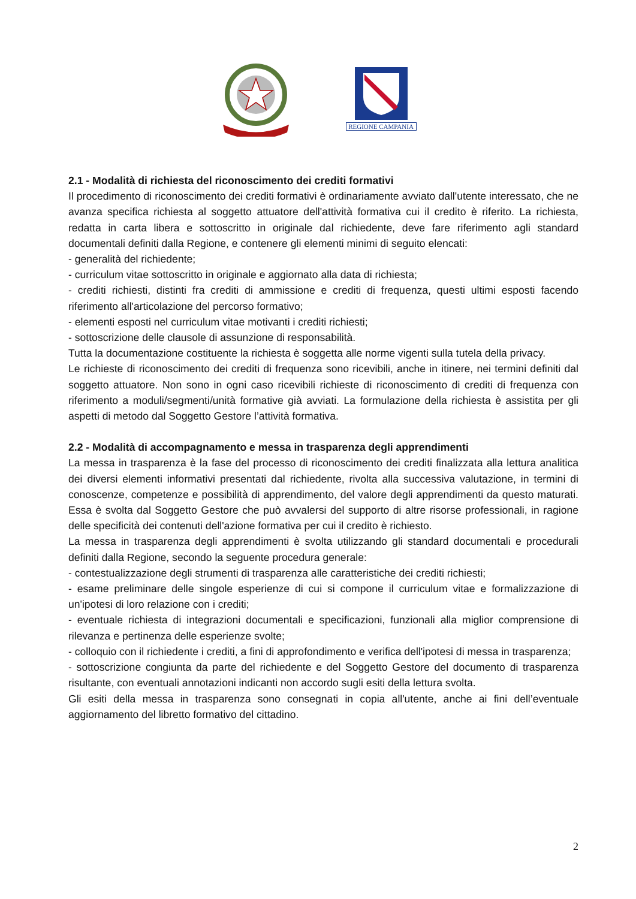REGIONE CAMPANIA
2.1 - Modalità di richiesta del riconoscimento dei crediti formativi
Il procedimento di riconoscimento dei crediti formativi è ordinariamente avviato dall'utente interessato, che ne avanza specifica richiesta al soggetto attuatore dell'attività formativa cui il credito è riferito. La richiesta, redatta in carta libera e sottoscritto in originale dal richiedente, deve fare riferimento agli standard documentali definiti dalla Regione, e contenere gli elementi minimi di seguito elencati:
- generalità del richiedente;
- curriculum vitae sottoscritto in originale e aggiornato alla data di richiesta;
- crediti richiesti, distinti fra crediti di ammissione e crediti di frequenza, questi ultimi esposti facendo riferimento all'articolazione del percorso formativo;
- elementi esposti nel curriculum vitae motivanti i crediti richiesti;
- sottoscrizione delle clausole di assunzione di responsabilità.
Tutta la documentazione costituente la richiesta è soggetta alle norme vigenti sulla tutela della privacy.
Le richieste di riconoscimento dei crediti di frequenza sono ricevibili, anche in itinere, nei termini definiti dal soggetto attuatore. Non sono in ogni caso ricevibili richieste di riconoscimento di crediti di frequenza con riferimento a moduli/segmenti/unità formative già avviati. La formulazione della richiesta è assistita per gli aspetti di metodo dal Soggetto Gestore l’attività formativa.
2.2 - Modalità di accompagnamento e messa in trasparenza degli apprendimenti
La messa in trasparenza è la fase del processo di riconoscimento dei crediti finalizzata alla lettura analitica dei diversi elementi informativi presentati dal richiedente, rivolta alla successiva valutazione, in termini di conoscenze, competenze e possibilità di apprendimento, del valore degli apprendimenti da questo maturati. Essa è svolta dal Soggetto Gestore che può avvalersi del supporto di altre risorse professionali, in ragione delle specificità dei contenuti dell'azione formativa per cui il credito è richiesto.
La messa in trasparenza degli apprendimenti è svolta utilizzando gli standard documentali e procedurali definiti dalla Regione, secondo la seguente procedura generale:
- contestualizzazione degli strumenti di trasparenza alle caratteristiche dei crediti richiesti;
- esame preliminare delle singole esperienze di cui si compone il curriculum vitae e formalizzazione di un'ipotesi di loro relazione con i crediti;
- eventuale richiesta di integrazioni documentali e specificazioni, funzionali alla miglior comprensione di rilevanza e pertinenza delle esperienze svolte;
- colloquio con il richiedente i crediti, a fini di approfondimento e verifica dell'ipotesi di messa in trasparenza;
- sottoscrizione congiunta da parte del richiedente e del Soggetto Gestore del documento di trasparenza risultante, con eventuali annotazioni indicanti non accordo sugli esiti della lettura svolta.
Gli esiti della messa in trasparenza sono consegnati in copia all'utente, anche ai fini dell’eventuale aggiornamento del libretto formativo del cittadino.
2